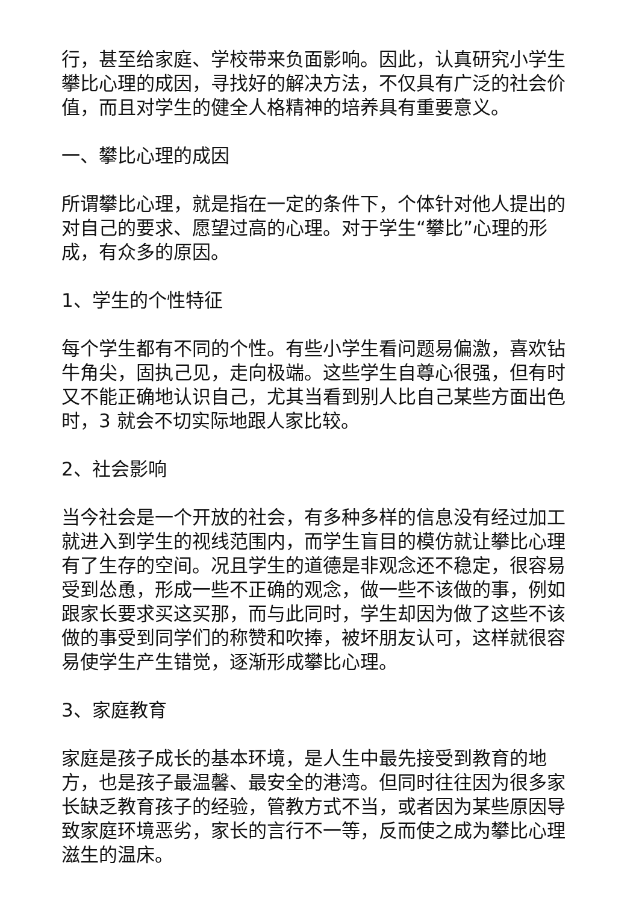行，甚至给家庭、学校带来负面影响。因此，认真研究小学生攀比心理的成因，寻找好的解决方法，不仅具有广泛的社会价值，而且对学生的健全人格精神的培养具有重要意义。
一、攀比心理的成因
所谓攀比心理，就是指在一定的条件下，个体针对他人提出的对自己的要求、愿望过高的心理。对于学生“攀比”心理的形成，有众多的原因。
1、学生的个性特征
每个学生都有不同的个性。有些小学生看问题易偏激，喜欢钻牛角尖，固执己见，走向极端。这些学生自尊心很强，但有时又不能正确地认识自己，尤其当看到别人比自己某些方面出色时，3 就会不切实际地跟人家比较。
2、社会影响
当今社会是一个开放的社会，有多种多样的信息没有经过加工就进入到学生的视线范围内，而学生盲目的模仿就让攀比心理有了生存的空间。况且学生的道德是非观念还不稳定，很容易受到怂恿，形成一些不正确的观念，做一些不该做的事，例如跟家长要求买这买那，而与此同时，学生却因为做了这些不该做的事受到同学们的称赞和吹捧，被坏朋友认可，这样就很容易使学生产生错觉，逐渐形成攀比心理。
3、家庭教育
家庭是孩子成长的基本环境，是人生中最先接受到教育的地方，也是孩子最温馨、最安全的港湾。但同时往往因为很多家长缺乏教育孩子的经验，管教方式不当，或者因为某些原因导致家庭环境恶劣，家长的言行不一等，反而使之成为攀比心理滋生的温床。